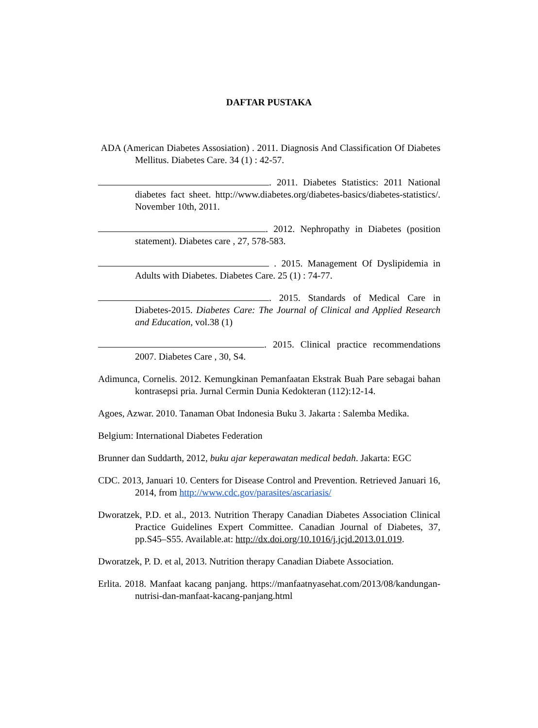DAFTAR PUSTAKA
ADA (American Diabetes Assosiation) . 2011. Diagnosis And Classification Of Diabetes Mellitus. Diabetes Care. 34 (1) : 42-57.
. 2011. Diabetes Statistics: 2011 National diabetes fact sheet. http://www.diabetes.org/diabetes-basics/diabetes-statistics/. November 10th, 2011.
. 2012. Nephropathy in Diabetes (position statement). Diabetes care , 27, 578-583.
. 2015. Management Of Dyslipidemia in Adults with Diabetes. Diabetes Care. 25 (1) : 74-77.
. 2015. Standards of Medical Care in Diabetes-2015. Diabetes Care: The Journal of Clinical and Applied Research and Education, vol.38 (1)
. 2015. Clinical practice recommendations 2007. Diabetes Care , 30, S4.
Adimunca, Cornelis. 2012. Kemungkinan Pemanfaatan Ekstrak Buah Pare sebagai bahan kontrasepsi pria. Jurnal Cermin Dunia Kedokteran (112):12-14.
Agoes, Azwar. 2010. Tanaman Obat Indonesia Buku 3. Jakarta : Salemba Medika.
Belgium: International Diabetes Federation
Brunner dan Suddarth, 2012, buku ajar keperawatan medical bedah. Jakarta: EGC
CDC. 2013, Januari 10. Centers for Disease Control and Prevention. Retrieved Januari 16, 2014, from http://www.cdc.gov/parasites/ascariasis/
Dworatzek, P.D. et al., 2013. Nutrition Therapy Canadian Diabetes Association Clinical Practice Guidelines Expert Committee. Canadian Journal of Diabetes, 37, pp.S45–S55. Available.at: http://dx.doi.org/10.1016/j.jcjd.2013.01.019.
Dworatzek, P. D. et al, 2013. Nutrition therapy Canadian Diabete Association.
Erlita. 2018. Manfaat kacang panjang. https://manfaatnyasehat.com/2013/08/kandungan-nutrisi-dan-manfaat-kacang-panjang.html